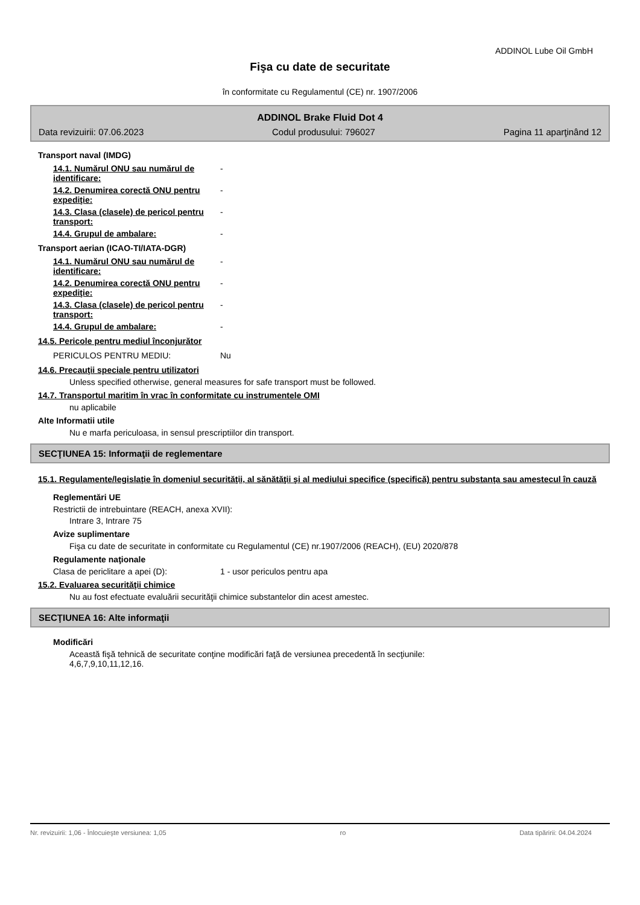ADDINOL Lube Oil GmbH
Fişa cu date de securitate
în conformitate cu Regulamentul (CE) nr. 1907/2006
ADDINOL Brake Fluid Dot 4
Data revizuirii: 07.06.2023 Codul produsului: 796027 Pagina 11 aparţinând 12
Transport naval (IMDG)
14.1. Numărul ONU sau numărul de identificare:
-
14.2. Denumirea corectă ONU pentru expediţie:
-
14.3. Clasa (clasele) de pericol pentru transport:
-
14.4. Grupul de ambalare: -
Transport aerian (ICAO-TI/IATA-DGR)
14.1. Numărul ONU sau numărul de identificare:
-
14.2. Denumirea corectă ONU pentru expediţie:
-
14.3. Clasa (clasele) de pericol pentru transport:
-
14.4. Grupul de ambalare: -
14.5. Pericole pentru mediul înconjurător
PERICULOS PENTRU MEDIU: Nu
14.6. Precauţii speciale pentru utilizatori
Unless specified otherwise, general measures for safe transport must be followed.
14.7. Transportul maritim în vrac în conformitate cu instrumentele OMI
nu aplicabile
Alte Informatii utile
Nu e marfa periculoasa, in sensul prescriptiilor din transport.
SECŢIUNEA 15: Informaţii de reglementare
15.1. Regulamente/legislaţie în domeniul securităţii, al sănătăţii şi al mediului specifice (specifică) pentru substanţa sau amestecul în cauză
Reglementări UE
Restrictii de intrebuintare (REACH, anexa XVII):
Intrare 3, Intrare 75
Avize suplimentare
Fişa cu date de securitate in conformitate cu Regulamentul (CE) nr.1907/2006 (REACH), (EU) 2020/878
Regulamente naţionale
Clasa de periclitare a apei (D): 1 - usor periculos pentru apa
15.2. Evaluarea securităţii chimice
Nu au fost efectuate evaluării securităţii chimice substantelor din acest amestec.
SECŢIUNEA 16: Alte informaţii
Modificări
Această fişă tehnică de securitate conţine modificări faţă de versiunea precedentă în secţiunile:
4,6,7,9,10,11,12,16.
Nr. revizuirii: 1,06 - Înlocuieşte versiunea: 1,05 ro Data tipăririi: 04.04.2024